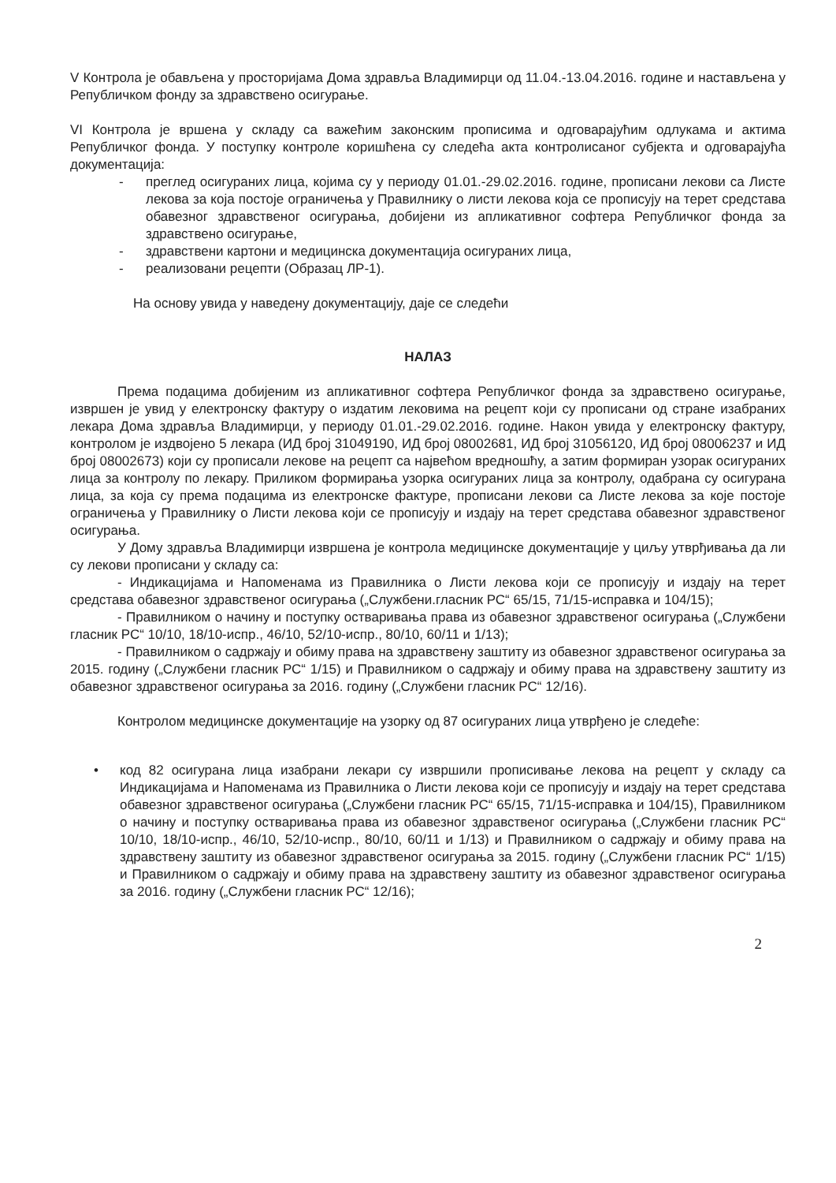V Контрола је обављена у просторијама Дома здравља Владимирци од 11.04.-13.04.2016. године и настављена у Републичком фонду за здравствено осигурање.
VI Контрола је вршена у складу са важећим законским прописима и одговарајућим одлукама и актима Републичког фонда. У поступку контроле коришћена су следећа акта контролисаног субјекта и одговарајућа документација:
- преглед осигураних лица, којима су у периоду 01.01.-29.02.2016. године, прописани лекови са Листе лекова за која постоје ограничења у Правилнику о листи лекова која се прописују на терет средстава обавезног здравственог осигурања, добијени из апликативног софтера Републичког фонда за здравствено осигурање,
- здравствени картони и медицинска документација осигураних лица,
- реализовани рецепти (Образац ЛР-1).
На основу увида у наведену документацију, даје се следећи
НАЛАЗ
Према подацима добијеним из апликативног софтера Републичког фонда за здравствено осигурање, извршен је увид у електронску фактуру о издатим лековима на рецепт који су прописани од стране изабраних лекара Дома здравља Владимирци, у периоду 01.01.-29.02.2016. године. Након увида у електронску фактуру, контролом је издвојено 5 лекара (ИД број 31049190, ИД број 08002681, ИД број 31056120, ИД број 08006237 и ИД број 08002673) који су прописали лекове на рецепт са највећом вредношћу, а затим формиран узорак осигураних лица за контролу по лекару. Приликом формирања узорка осигураних лица за контролу, одабрана су осигурана лица, за која су према подацима из електронске фактуре, прописани лекови са Листе лекова за које постоје ограничења у Правилнику о Листи лекова који се прописују и издају на терет средстава обавезног здравственог осигурања.
У Дому здравља Владимирци извршена је контрола медицинске документације у циљу утврђивања да ли су лекови прописани у складу са:
- Индикацијама и Напоменама из Правилника о Листи лекова који се прописују и издају на терет средстава обавезног здравственог осигурања („Службени.гласник РС“ 65/15, 71/15-исправка и 104/15);
- Правилником о начину и поступку остваривања права из обавезног здравственог осигурања („Службени гласник РС“ 10/10, 18/10-испр., 46/10, 52/10-испр., 80/10, 60/11 и 1/13);
- Правилником о садржају и обиму права на здравствену заштиту из обавезног здравственог осигурања за 2015. годину („Службени гласник РС“ 1/15) и Правилником о садржају и обиму права на здравствену заштиту из обавезног здравственог осигурања за 2016. годину („Службени гласник РС“ 12/16).
Контролом медицинске документације на узорку од 87 осигураних лица утврђено је следеће:
• код 82 осигурана лица изабрани лекари су извршили прописивање лекова на рецепт у складу са Индикацијама и Напоменама из Правилника о Листи лекова који се прописују и издају на терет средстава обавезног здравственог осигурања („Службени гласник РС“ 65/15, 71/15-исправка и 104/15), Правилником о начину и поступку остваривања права из обавезног здравственог осигурања („Службени гласник РС“ 10/10, 18/10-испр., 46/10, 52/10-испр., 80/10, 60/11 и 1/13) и Правилником о садржају и обиму права на здравствену заштиту из обавезног здравственог осигурања за 2015. годину („Службени гласник РС“ 1/15) и Правилником о садржају и обиму права на здравствену заштиту из обавезног здравственог осигурања за 2016. годину („Службени гласник РС“ 12/16);
2